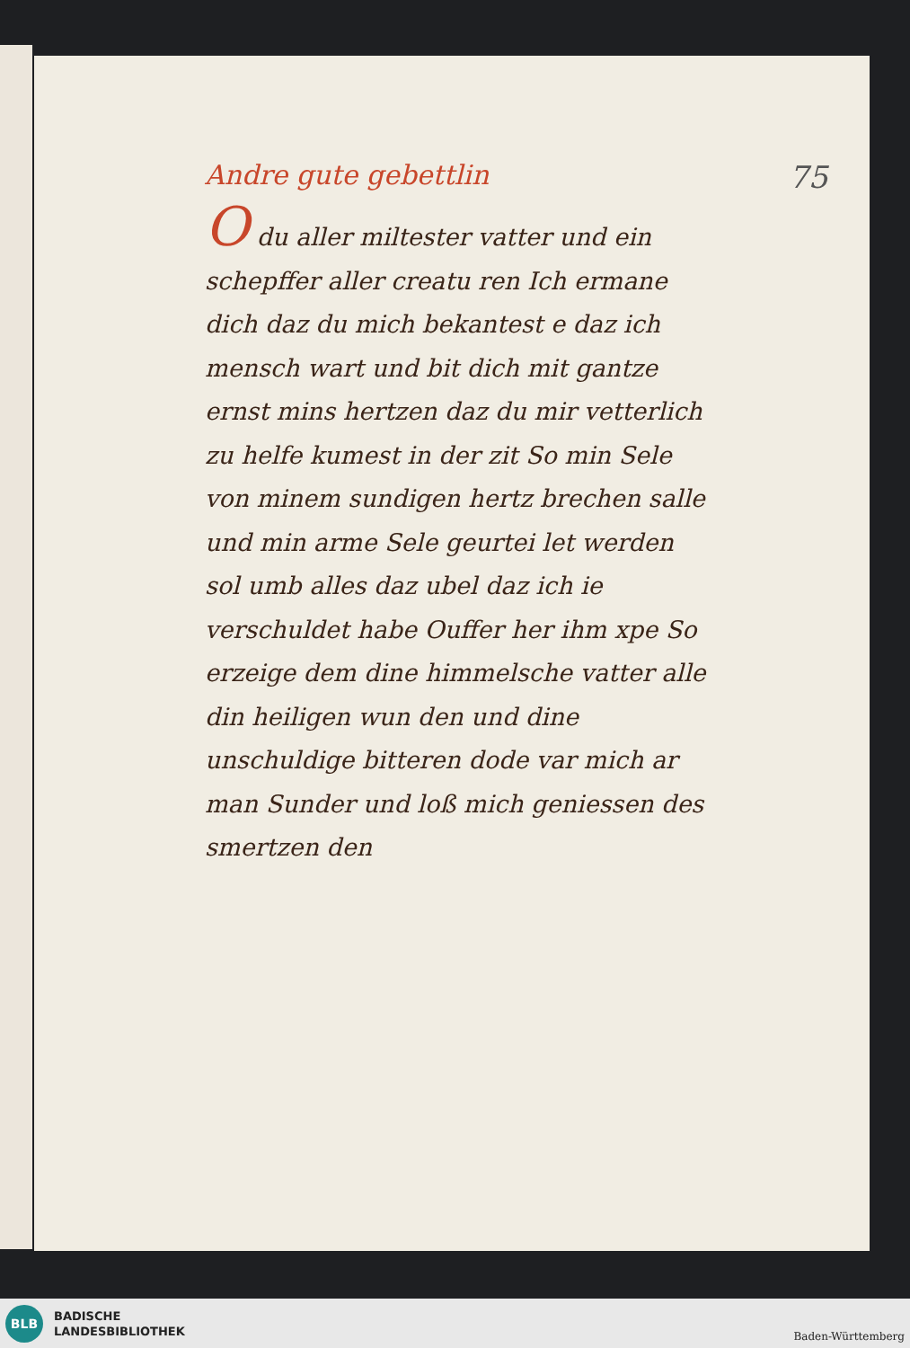75
Andre gute gebettlin
O du aller miltester vatter und ein schepffer aller creatu ren Ich ermane dich daz du mich bekantest e daz ich mensch wart und bit dich mit gantze ernst mins hertzen daz du mir vetterlich zu helfe kumest in der zit So min Sele von minem sundigen hertz brechen salle und min arme Sele geurtei let werden sol umb alles daz ubel daz ich ie verschuldet habe Ouffer her ihm xpe So erzeige dem dine himmelsche vatter alle din heiligen wun den und dine unschuldige bitteren dode var mich ar man Sunder und loß mich geniessen des smertzen den
BLB
BADISCHE
LANDESBIBLIOTHEK
Baden-Württemberg